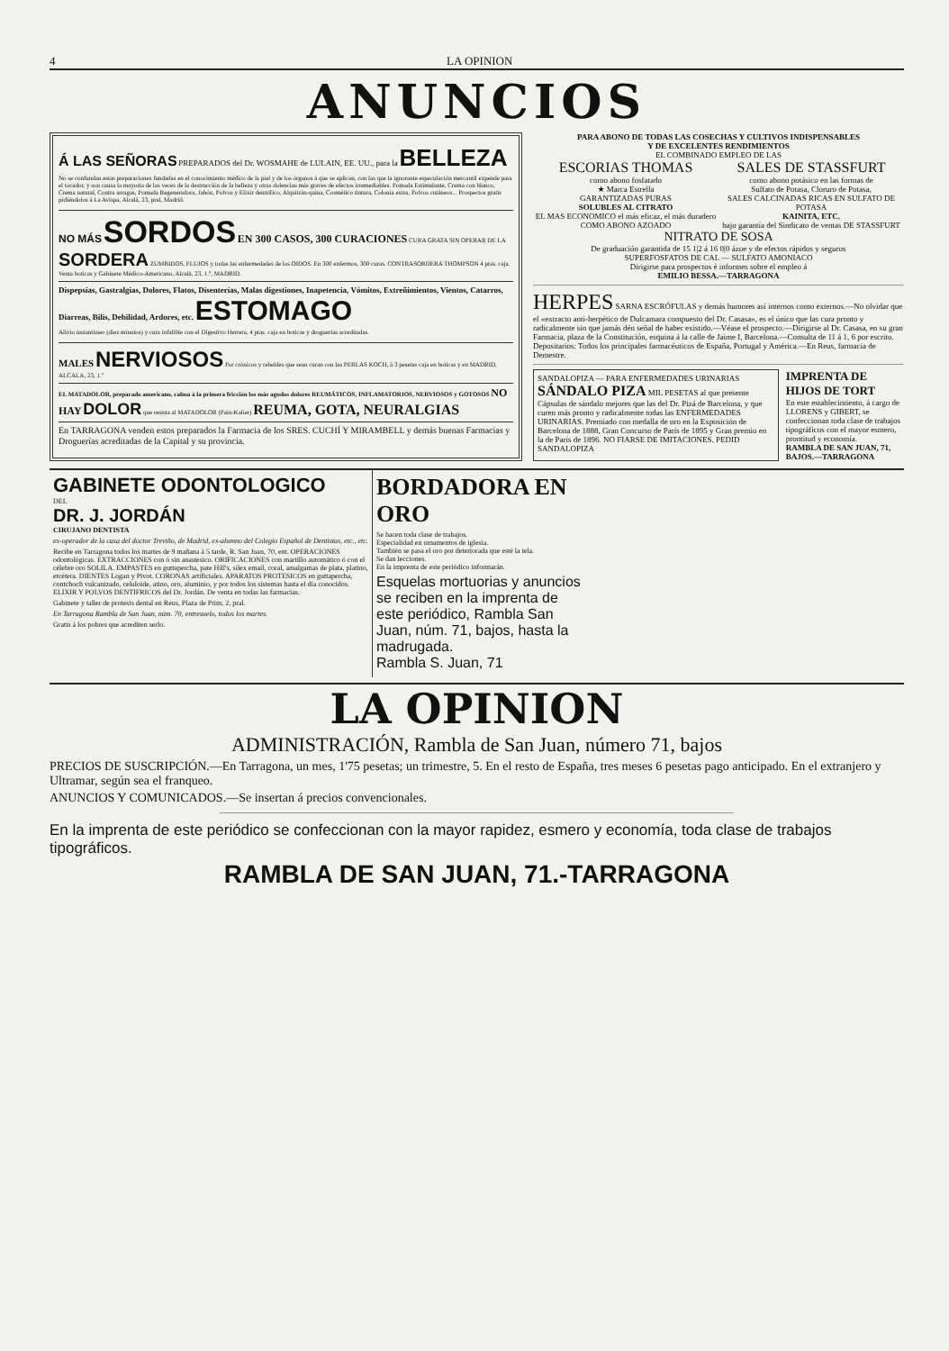4 LA OPINION
ANUNCIOS
Á LAS SEÑORAS PREPARADOS del Dr. WOSMAHE de LULAIN, EE. UU., para la BELLEZA
No se confundan estas preparaciones fundadas en el conocimiento médico de la piel y de los órganos á que se aplican, con las que la ignorante especulación mercantil expende para el tocador, y son causa la mayoría de las veces de la destrucción de la belleza y otras dolencias más graves de efectos irremediables. Pomada Estimulante, Crema con blanco, Crema natural, Contra arrugas, Pomada Regeneradora, Jabón, Polvos y Elixir dentrífico, Alquitrán-quina, Cosmético tintura, Colonia extra, Polvos cutáneos... Prospectos gratis pidiéndolos á La Avispa, Alcalá, 23, pral, Madrid.
NO MÁS SORDOS EN 300 CASOS, 300 CURACIONES CURA GRATA SIN OPERAR DE LA SORDERA ZUMBIDOS, FLUJOS y todas las enfermedades de los OIDOS. En 300 enfermos, 300 curas. CONTRASORDERA THOMPSON 4 ptas. caja. Venta boticas y Gabinete Médico-Americano, Alcalá, 23, 1.º, MADRID.
Dispepsias, Gastralgias, Dolores, Flatos, Disenterías, Malas digestiones, Inapetencia, Vómitos, Extreñimientos, Vientos, Catarros, Diarreas, Bilis, Debilidad, Ardores, etc. ESTOMAGO
Alivio instantáneo (diez minutos) y cura infalible con el Digestivo Herrera, 4 ptas. caja en boticas y droguerías acreditadas.
MALES NERVIOSOS Por crónicos y rebeldes que sean curan con las PERLAS KOCH, á 3 pesetas caja en boticas y en MADRID, ALCALA, 23, 1.º
EL MATADOLOR, preparado americano, calma á la primera fricción los más agudos dolores REUMÁTICOS, INFLAMATORIOS, NERVIOSOS y GOTOSOS NO HAY DOLOR que resista al MATADOLOR (Pain-Kalier) REUMA, GOTA, NEURALGIAS
En TARRAGONA venden estos preparados la Farmacia de los SRES. CUCHÍ Y MIRAMBELL y demás buenas Farmacias y Droguerías acreditadas de la Capital y su provincia.
PARA ABONO DE TODAS LAS COSECHAS Y CULTIVOS INDISPENSABLES
Y DE EXCELENTES RENDIMIENTOS
EL COMBINADO EMPLEO DE LAS
ESCORIAS THOMAS
como abono fosfatado
★ Marca Estrella
GARANTIZADAS PURAS
SOLUBLES AL CITRATO
EL MAS ECONOMICO el más eficaz, el más duradero
COMO ABONO AZOADO
SALES DE STASSFURT
como abono potásico en las formas de
Sulfato de Potasa, Cloruro de Potasa,
SALES CALCINADAS RICAS EN SULFATO DE POTASA
KAINITA, ETC.
bajo garantía del Sindicato de ventas DE STASSFURT
NITRATO DE SOSA
De graduación garantida de 15 1|2 á 16 0|0 ázoe y de efectos rápidos y seguros
SUPERFOSFATOS DE CAL — SULFATO AMONIACO
Dirigirse para prospectos é informes sobre el empleo á
EMILIO BESSA.—TARRAGONA
HERPES SARNA ESCRÓFULAS y demás humores así internos como externos.—No olvidar que el «extracto anti-herpético de Dulcamara compuesto del Dr. Casasa», es el único que las cura pronto y radicalmente sin que jamás dén señal de haber existido.—Véase el prospecto.—Dirigirse al Dr. Casasa, en su gran Farmacia, plaza de la Constitución, esquina á la calle de Jaime I, Barcelona.—Consulta de 11 á 1, 6 por escrito. Depositarios: Todos los principales farmacéuticos de España, Portugal y América.—En Reus, farmacia de Demestre.
SANDALOPIZA — PARA ENFERMEDADES URINARIAS SÁNDALO PIZA MIL PESETAS al que presente Cápsulas de sándalo mejores que las del Dr. Pizá de Barcelona, y que curen más pronto y radicalmente todas las ENFERMEDADES URINARIAS. Premiado con medalla de oro en la Exposición de Barcelona de 1888, Gran Concurso de París de 1895 y Gran premio en la de París de 1896. NO FIARSE DE IMITACIONES. PEDID SANDALOPIZA
IMPRENTA DE HIJOS DE TORT
En este establecimiento, á cargo de LLORENS y GIBERT, se confeccionan toda clase de trabajos tipográficos con el mayor esmero, prontitud y economía.
RAMBLA DE SAN JUAN, 71, BAJOS.—TARRAGONA
GABINETE ODONTOLOGICO
DEL
DR. J. JORDÁN
CIRUJANO DENTISTA
ex-operador de la casa del doctor Treviño, de Madrid, ex-alumno del Colegio Español de Dentistas, etc., etc.
Recibe en Tarragona todos los martes de 9 mañana á 5 tarde, R. San Juan, 70, ent. OPERACIONES odontológicas. EXTRACCIONES con ó sin anastesico. ORIFICACIONES con martillo automático ó con el célebre oro SOLILA. EMPASTES en guttapercha, pate Hill's, silex email, coral, amalgamas de plata, platino, etcétera. DIENTES Logan y Pivot. CORONAS artificiales. APARATOS PROTESICOS en guttapercha, contchoch vulcanizado, celuloide, atino, oro, aluminio, y por todos los sistemas hasta el día conocidos. ELIXIR Y POLVOS DENTIFRICOS del Dr. Jordán. De venta en todas las farmacias.
Gabinete y taller de protesis dental en Reus, Plaza de Prim, 2, pral.
En Tarragona Rambla de San Juan, núm. 70, entresuelo, todos los martes.
Gratis á los pobres que acrediten serlo.
BORDADORA EN ORO
Se hacen toda clase de trabajos.
Especialidad en ornamentos de iglesia.
También se pasa el oro por deteriorada que esté la tela.
Se dan lecciones.
En la imprenta de este periódico informarán.
Esquelas mortuorias y anuncios se reciben en la imprenta de este periódico, Rambla San Juan, núm. 71, bajos, hasta la madrugada.
Rambla S. Juan, 71
LA OPINION
ADMINISTRACIÓN, Rambla de San Juan, número 71, bajos
PRECIOS DE SUSCRIPCIÓN.—En Tarragona, un mes, 1'75 pesetas; un trimestre, 5. En el resto de España, tres meses 6 pesetas pago anticipado. En el extranjero y Ultramar, según sea el franqueo.
ANUNCIOS Y COMUNICADOS.—Se insertan á precios convencionales.
En la imprenta de este periódico se confeccionan con la mayor rapidez, esmero y economía, toda clase de trabajos tipográficos.
RAMBLA DE SAN JUAN, 71.-TARRAGONA